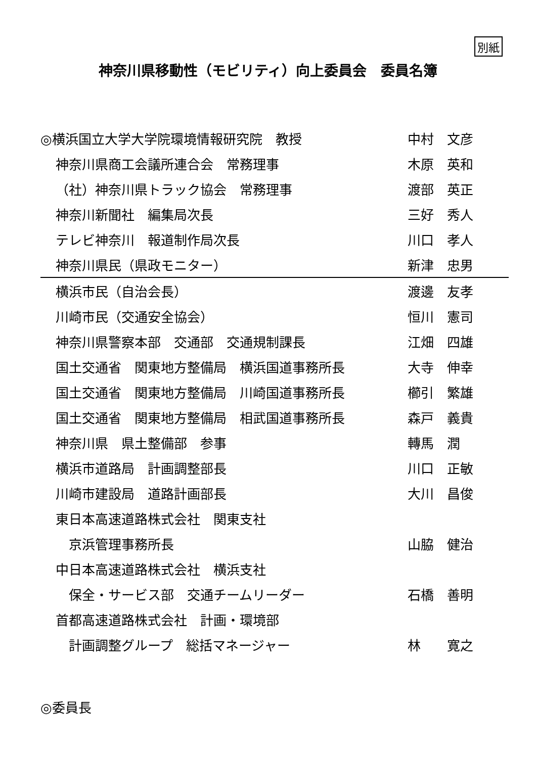別紙
神奈川県移動性（モビリティ）向上委員会　委員名簿
| ◎横浜国立大学大学院環境情報研究院 教授 | 中村 文彦 |
| 神奈川県商工会議所連合会 常務理事 | 木原 英和 |
| （社）神奈川県トラック協会 常務理事 | 渡部 英正 |
| 神奈川新聞社 編集局次長 | 三好 秀人 |
| テレビ神奈川 報道制作局次長 | 川口 孝人 |
| 神奈川県民（県政モニター） | 新津 忠男 |
| 横浜市民（自治会長） | 渡邊 友孝 |
| 川崎市民（交通安全協会） | 恒川 憲司 |
| 神奈川県警察本部 交通部 交通規制課長 | 江畑 四雄 |
| 国土交通省 関東地方整備局 横浜国道事務所長 | 大寺 伸幸 |
| 国土交通省 関東地方整備局 川崎国道事務所長 | 櫛引 繁雄 |
| 国土交通省 関東地方整備局 相武国道事務所長 | 森戸 義貴 |
| 神奈川県 県土整備部 参事 | 轉馬 潤 |
| 横浜市道路局 計画調整部長 | 川口 正敏 |
| 川崎市建設局 道路計画部長 | 大川 昌俊 |
| 東日本高速道路株式会社 関東支社 | |
| 京浜管理事務所長 | 山脇 健治 |
| 中日本高速道路株式会社 横浜支社 | |
| 保全・サービス部 交通チームリーダー | 石橋 善明 |
| 首都高速道路株式会社 計画・環境部 | |
| 計画調整グループ 総括マネージャー | 林 寛之 |
◎委員長